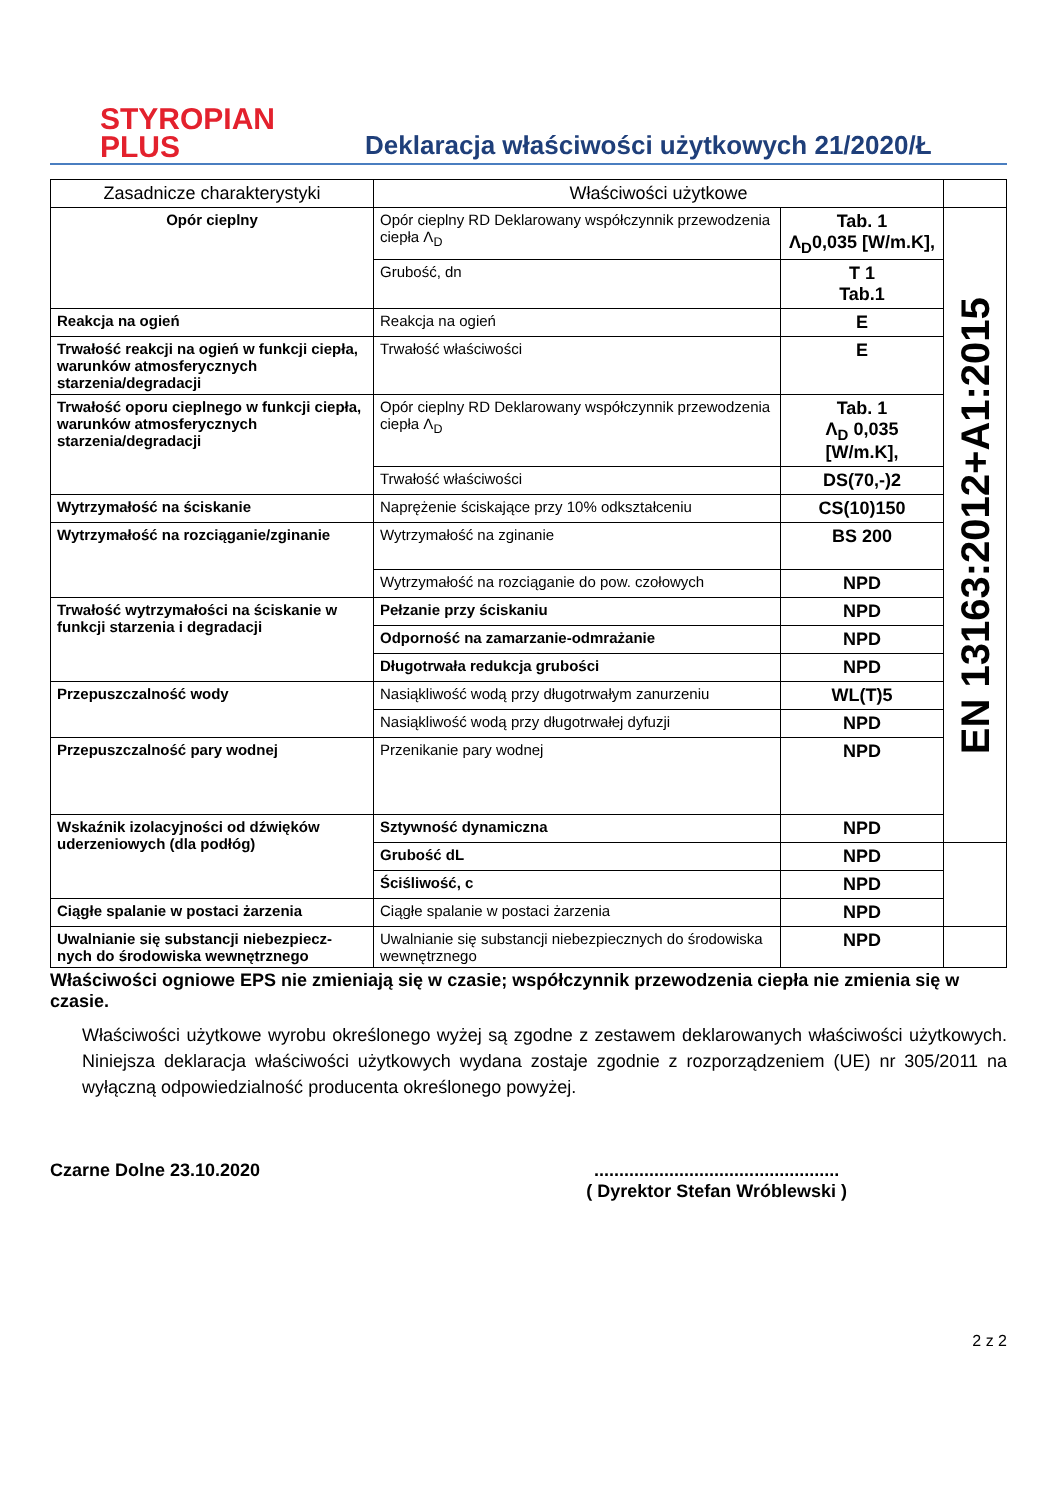STYROPIAN
PLUS
Deklaracja właściwości użytkowych 21/2020/Ł
| Zasadnicze charakterystyki | Właściwości użytkowe | | |
| Opór cieplny | Opór cieplny RD Deklarowany współczynnik przewodzenia ciepła Λ<sub>D</sub> | Tab. 1 Λ<sub>D</sub>0,035 [W/m.K], | EN 13163:2012+A1:2015 |
| | Grubość, dn | T 1 Tab.1 | |
| Reakcja na ogień | Reakcja na ogień | E | |
| Trwałość reakcji na ogień w funkcji ciepła, warunków atmosferycznych starzenia/degradacji | Trwałość właściwości | E | |
| Trwałość oporu cieplnego w funkcji ciepła, warunków atmosferycznych starzenia/degradacji | Opór cieplny RD Deklarowany współczynnik przewodzenia ciepła Λ<sub>D</sub> | Tab. 1 Λ<sub>D</sub> 0,035 [W/m.K], | |
| | Trwałość właściwości | DS(70,-)2 | |
| Wytrzymałość na ściskanie | Naprężenie ściskające przy 10% odkształceniu | CS(10)150 | |
| Wytrzymałość na rozciąganie/zginanie | Wytrzymałość na zginanie | BS 200 | |
| | Wytrzymałość na rozciąganie do pow. czołowych | NPD | |
| Trwałość wytrzymałości na ściskanie w funkcji starzenia i degradacji | Pełzanie przy ściskaniu | NPD | |
| | Odporność na zamarzanie-odmrażanie | NPD | |
| | Długotrwała redukcja grubości | NPD | |
| Przepuszczalność wody | Nasiąkliwość wodą przy długotrwałym zanurzeniu | WL(T)5 | |
| | Nasiąkliwość wodą przy długotrwałej dyfuzji | NPD | |
| Przepuszczalność pary wodnej | Przenikanie pary wodnej | NPD | |
| Wskaźnik izolacyjności od dźwięków uderzeniowych (dla podłóg) | Sztywność dynamiczna | NPD | |
| | Grubość dL | NPD | |
| | Ściśliwość, c | NPD | |
| Ciągłe spalanie w postaci żarzenia | Ciągłe spalanie w postaci żarzenia | NPD | |
| Uwalnianie się substancji niebezpiecz-nych do środowiska wewnętrznego | Uwalnianie się substancji niebezpiecznych do środowiska wewnętrznego | NPD | |
Właściwości ogniowe EPS nie zmieniają się w czasie; współczynnik przewodzenia ciepła nie zmienia się w czasie.
Właściwości użytkowe wyrobu określonego wyżej są zgodne z zestawem deklarowanych właściwości użytkowych. Niniejsza deklaracja właściwości użytkowych wydana zostaje zgodnie z rozporządzeniem (UE) nr 305/2011 na wyłączną odpowiedzialność producenta określonego powyżej.
Czarne Dolne 23.10.2020 .................................................
( Dyrektor Stefan Wróblewski )
2 z 2